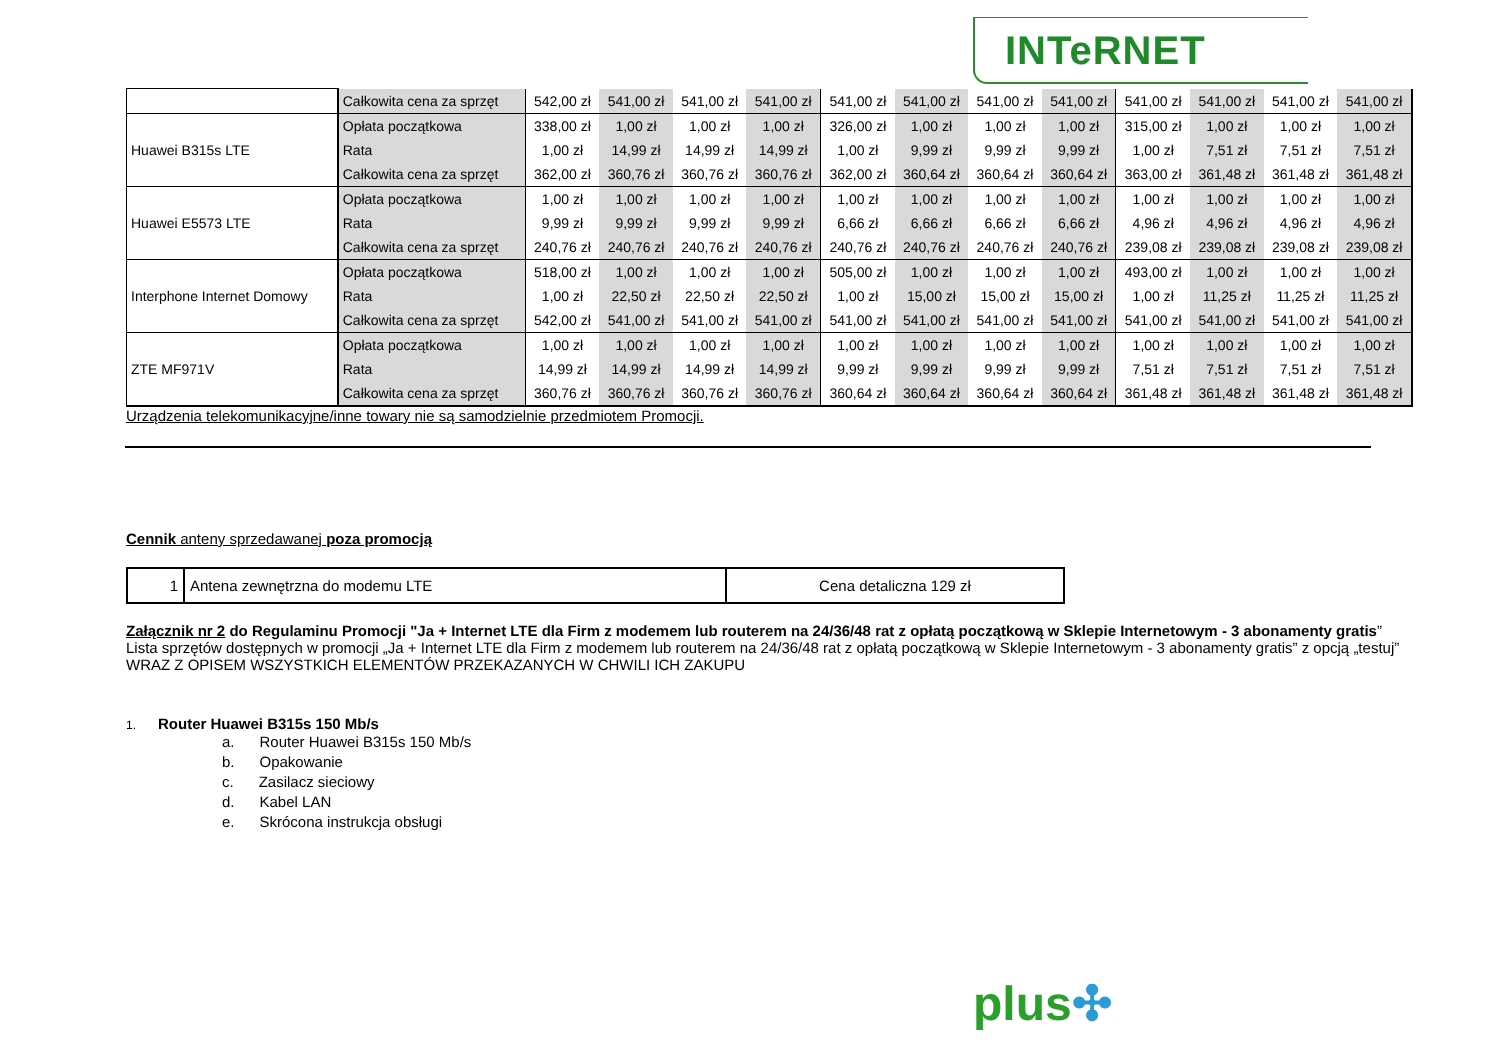INTeRNET
| | Całkowita cena za sprzęt | 542,00 zł | 541,00 zł | 541,00 zł | 541,00 zł | 541,00 zł | 541,00 zł | 541,00 zł | 541,00 zł | 541,00 zł | 541,00 zł | 541,00 zł | 541,00 zł |
| Huawei B315s LTE | Opłata początkowa | 338,00 zł | 1,00 zł | 1,00 zł | 1,00 zł | 326,00 zł | 1,00 zł | 1,00 zł | 1,00 zł | 315,00 zł | 1,00 zł | 1,00 zł | 1,00 zł |
| | Rata | 1,00 zł | 14,99 zł | 14,99 zł | 14,99 zł | 1,00 zł | 9,99 zł | 9,99 zł | 9,99 zł | 1,00 zł | 7,51 zł | 7,51 zł | 7,51 zł |
| | Całkowita cena za sprzęt | 362,00 zł | 360,76 zł | 360,76 zł | 360,76 zł | 362,00 zł | 360,64 zł | 360,64 zł | 360,64 zł | 363,00 zł | 361,48 zł | 361,48 zł | 361,48 zł |
| Huawei E5573 LTE | Opłata początkowa | 1,00 zł | 1,00 zł | 1,00 zł | 1,00 zł | 1,00 zł | 1,00 zł | 1,00 zł | 1,00 zł | 1,00 zł | 1,00 zł | 1,00 zł | 1,00 zł |
| | Rata | 9,99 zł | 9,99 zł | 9,99 zł | 9,99 zł | 6,66 zł | 6,66 zł | 6,66 zł | 6,66 zł | 4,96 zł | 4,96 zł | 4,96 zł | 4,96 zł |
| | Całkowita cena za sprzęt | 240,76 zł | 240,76 zł | 240,76 zł | 240,76 zł | 240,76 zł | 240,76 zł | 240,76 zł | 240,76 zł | 239,08 zł | 239,08 zł | 239,08 zł | 239,08 zł |
| Interphone Internet Domowy | Opłata początkowa | 518,00 zł | 1,00 zł | 1,00 zł | 1,00 zł | 505,00 zł | 1,00 zł | 1,00 zł | 1,00 zł | 493,00 zł | 1,00 zł | 1,00 zł | 1,00 zł |
| | Rata | 1,00 zł | 22,50 zł | 22,50 zł | 22,50 zł | 1,00 zł | 15,00 zł | 15,00 zł | 15,00 zł | 1,00 zł | 11,25 zł | 11,25 zł | 11,25 zł |
| | Całkowita cena za sprzęt | 542,00 zł | 541,00 zł | 541,00 zł | 541,00 zł | 541,00 zł | 541,00 zł | 541,00 zł | 541,00 zł | 541,00 zł | 541,00 zł | 541,00 zł | 541,00 zł |
| ZTE MF971V | Opłata początkowa | 1,00 zł | 1,00 zł | 1,00 zł | 1,00 zł | 1,00 zł | 1,00 zł | 1,00 zł | 1,00 zł | 1,00 zł | 1,00 zł | 1,00 zł | 1,00 zł |
| | Rata | 14,99 zł | 14,99 zł | 14,99 zł | 14,99 zł | 9,99 zł | 9,99 zł | 9,99 zł | 9,99 zł | 7,51 zł | 7,51 zł | 7,51 zł | 7,51 zł |
| | Całkowita cena za sprzęt | 360,76 zł | 360,76 zł | 360,76 zł | 360,76 zł | 360,64 zł | 360,64 zł | 360,64 zł | 360,64 zł | 361,48 zł | 361,48 zł | 361,48 zł | 361,48 zł |
Urządzenia telekomunikacyjne/inne towary nie są samodzielnie przedmiotem Promocji.
Cennik anteny sprzedawanej poza promocją
| 1 | Antena zewnętrzna do modemu LTE | Cena detaliczna 129 zł |
Załącznik nr 2 do Regulaminu Promocji "Ja + Internet LTE dla Firm z modemem lub routerem na 24/36/48 rat z opłatą początkową w Sklepie Internetowym - 3 abonamenty gratis”
Lista sprzętów dostępnych w promocji „Ja + Internet LTE dla Firm z modemem lub routerem na 24/36/48 rat z opłatą początkową w Sklepie Internetowym - 3 abonamenty gratis” z opcją „testuj”
WRAZ Z OPISEM WSZYSTKICH ELEMENTÓW PRZEKAZANYCH W CHWILI ICH ZAKUPU
1. Router Huawei B315s 150 Mb/s
a. Router Huawei B315s 150 Mb/s
b. Opakowanie
c. Zasilacz sieciowy
d. Kabel LAN
e. Skrócona instrukcja obsługi
plus✣